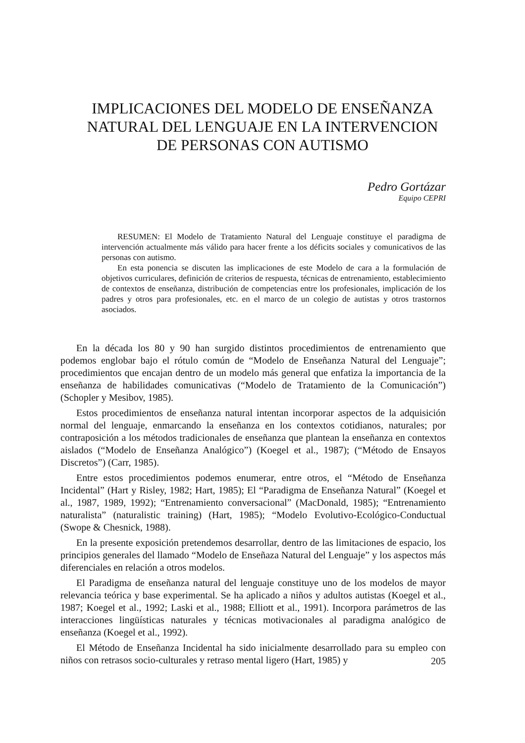IMPLICACIONES DEL MODELO DE ENSEÑANZA
NATURAL DEL LENGUAJE EN LA INTERVENCION
DE PERSONAS CON AUTISMO
Pedro Gortázar
Equipo CEPRI
RESUMEN: El Modelo de Tratamiento Natural del Lenguaje constituye el paradigma de intervención actualmente más válido para hacer frente a los déficits sociales y comunicativos de las personas con autismo.
En esta ponencia se discuten las implicaciones de este Modelo de cara a la formulación de objetivos curriculares, definición de criterios de respuesta, técnicas de entrenamiento, establecimiento de contextos de enseñanza, distribución de competencias entre los profesionales, implicación de los padres y otros para profesionales, etc. en el marco de un colegio de autistas y otros trastornos asociados.
En la década los 80 y 90 han surgido distintos procedimientos de entrenamiento que podemos englobar bajo el rótulo común de “Modelo de Enseñanza Natural del Lenguaje”; procedimientos que encajan dentro de un modelo más general que enfatiza la importancia de la enseñanza de habilidades comunicativas (“Modelo de Tratamiento de la Comunicación”) (Schopler y Mesibov, 1985).
Estos procedimientos de enseñanza natural intentan incorporar aspectos de la adquisición normal del lenguaje, enmarcando la enseñanza en los contextos cotidianos, naturales; por contraposición a los métodos tradicionales de enseñanza que plantean la enseñanza en contextos aislados (“Modelo de Enseñanza Analógico”) (Koegel et al., 1987); (“Método de Ensayos Discretos”) (Carr, 1985).
Entre estos procedimientos podemos enumerar, entre otros, el “Método de Enseñanza Incidental” (Hart y Risley, 1982; Hart, 1985); El “Paradigma de Enseñanza Natural” (Koegel et al., 1987, 1989, 1992); “Entrenamiento conversacional” (MacDonald, 1985); “Entrenamiento naturalista” (naturalistic training) (Hart, 1985); “Modelo Evolutivo-Ecológico-Conductual (Swope & Chesnick, 1988).
En la presente exposición pretendemos desarrollar, dentro de las limitaciones de espacio, los principios generales del llamado “Modelo de Enseñaza Natural del Lenguaje” y los aspectos más diferenciales en relación a otros modelos.
El Paradigma de enseñanza natural del lenguaje constituye uno de los modelos de mayor relevancia teórica y base experimental. Se ha aplicado a niños y adultos autistas (Koegel et al., 1987; Koegel et al., 1992; Laski et al., 1988; Elliott et al., 1991). Incorpora parámetros de las interacciones lingüísticas naturales y técnicas motivacionales al paradigma analógico de enseñanza (Koegel et al., 1992).
El Método de Enseñanza Incidental ha sido inicialmente desarrollado para su empleo con niños con retrasos socio-culturales y retraso mental ligero (Hart, 1985) y
205